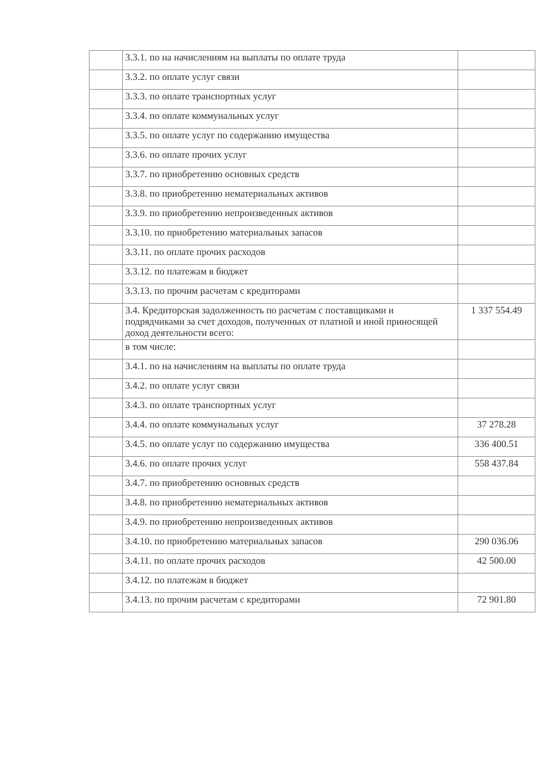| | 3.3.1. по на начислениям на выплаты по оплате труда | |
| | 3.3.2. по оплате услуг связи | |
| | 3.3.3. по оплате транспортных услуг | |
| | 3.3.4. по оплате коммунальных услуг | |
| | 3.3.5. по оплате услуг по содержанию имущества | |
| | 3.3.6. по оплате прочих услуг | |
| | 3.3.7. по приобретению основных средств | |
| | 3.3.8. по приобретению нематериальных активов | |
| | 3.3.9. по приобретению непроизведенных активов | |
| | 3.3.10. по приобретению материальных запасов | |
| | 3.3.11. по оплате прочих расходов | |
| | 3.3.12. по платежам в бюджет | |
| | 3.3.13. по прочим расчетам с кредиторами | |
| | 3.4. Кредиторская задолженность по расчетам с поставщиками и подрядчиками за счет доходов, полученных от платной и иной приносящей доход деятельности всего: | 1 337 554.49 |
| | в том числе: | |
| | 3.4.1. по на начислениям на выплаты по оплате труда | |
| | 3.4.2. по оплате услуг связи | |
| | 3.4.3. по оплате транспортных услуг | |
| | 3.4.4. по оплате коммунальных услуг | 37 278.28 |
| | 3.4.5. по оплате услуг по содержанию имущества | 336 400.51 |
| | 3.4.6. по оплате прочих услуг | 558 437.84 |
| | 3.4.7. по приобретению основных средств | |
| | 3.4.8. по приобретению нематериальных активов | |
| | 3.4.9. по приобретению непроизведенных активов | |
| | 3.4.10. по приобретению материальных запасов | 290 036.06 |
| | 3.4.11. по оплате прочих расходов | 42 500.00 |
| | 3.4.12. по платежам в бюджет | |
| | 3.4.13. по прочим расчетам с кредиторами | 72 901.80 |